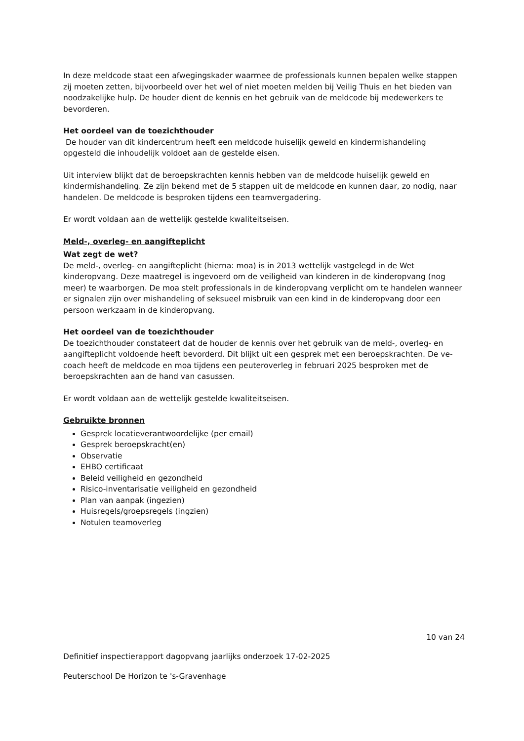In deze meldcode staat een afwegingskader waarmee de professionals kunnen bepalen welke stappen zij moeten zetten, bijvoorbeeld over het wel of niet moeten melden bij Veilig Thuis en het bieden van noodzakelijke hulp. De houder dient de kennis en het gebruik van de meldcode bij medewerkers te bevorderen.
Het oordeel van de toezichthouder
De houder van dit kindercentrum heeft een meldcode huiselijk geweld en kindermishandeling opgesteld die inhoudelijk voldoet aan de gestelde eisen.
Uit interview blijkt dat de beroepskrachten kennis hebben van de meldcode huiselijk geweld en kindermishandeling. Ze zijn bekend met de 5 stappen uit de meldcode en kunnen daar, zo nodig, naar handelen. De meldcode is besproken tijdens een teamvergadering.
Er wordt voldaan aan de wettelijk gestelde kwaliteitseisen.
Meld-, overleg- en aangifteplicht
Wat zegt de wet?
De meld-, overleg- en aangifteplicht (hierna: moa) is in 2013 wettelijk vastgelegd in de Wet kinderopvang. Deze maatregel is ingevoerd om de veiligheid van kinderen in de kinderopvang (nog meer) te waarborgen. De moa stelt professionals in de kinderopvang verplicht om te handelen wanneer er signalen zijn over mishandeling of seksueel misbruik van een kind in de kinderopvang door een persoon werkzaam in de kinderopvang.
Het oordeel van de toezichthouder
De toezichthouder constateert dat de houder de kennis over het gebruik van de meld-, overleg- en aangifteplicht voldoende heeft bevorderd. Dit blijkt uit een gesprek met een beroepskrachten. De ve-coach heeft de meldcode en moa tijdens een peuteroverleg in februari 2025 besproken met de beroepskrachten aan de hand van casussen.
Er wordt voldaan aan de wettelijk gestelde kwaliteitseisen.
Gebruikte bronnen
Gesprek locatieverantwoordelijke (per email)
Gesprek beroepskracht(en)
Observatie
EHBO certificaat
Beleid veiligheid en gezondheid
Risico-inventarisatie veiligheid en gezondheid
Plan van aanpak (ingezien)
Huisregels/groepsregels (ingzien)
Notulen teamoverleg
10 van 24
Definitief inspectierapport dagopvang jaarlijks onderzoek 17-02-2025
Peuterschool De Horizon te 's-Gravenhage